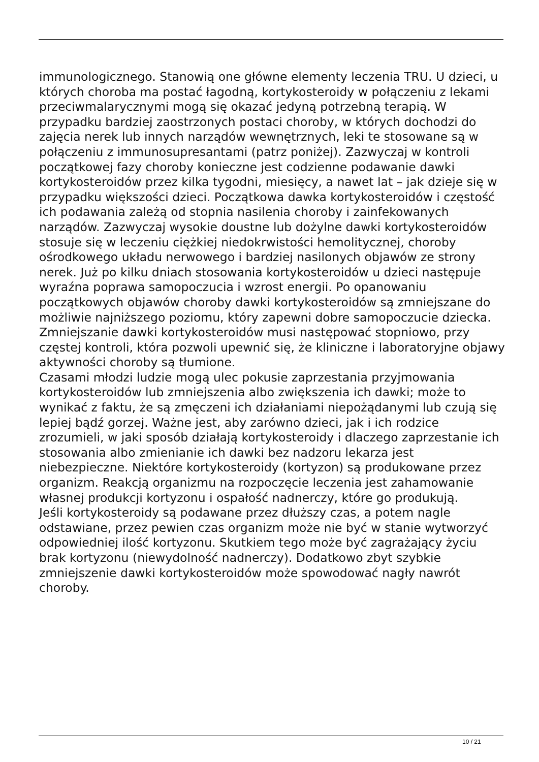immunologicznego. Stanowią one główne elementy leczenia TRU. U dzieci, u których choroba ma postać łagodną, kortykosteroidy w połączeniu z lekami przeciwmalarycznymi mogą się okazać jedyną potrzebną terapią. W przypadku bardziej zaostrzonych postaci choroby, w których dochodzi do zajęcia nerek lub innych narządów wewnętrznych, leki te stosowane są w połączeniu z immunosupresantami (patrz poniżej). Zazwyczaj w kontroli początkowej fazy choroby konieczne jest codzienne podawanie dawki kortykosteroidów przez kilka tygodni, miesięcy, a nawet lat – jak dzieje się w przypadku większości dzieci. Początkowa dawka kortykosteroidów i częstość ich podawania zależą od stopnia nasilenia choroby i zainfekowanych narządów. Zazwyczaj wysokie doustne lub dożylne dawki kortykosteroidów stosuje się w leczeniu ciężkiej niedokrwistości hemolitycznej, choroby ośrodkowego układu nerwowego i bardziej nasilonych objawów ze strony nerek. Już po kilku dniach stosowania kortykosteroidów u dzieci następuje wyraźna poprawa samopoczucia i wzrost energii. Po opanowaniu początkowych objawów choroby dawki kortykosteroidów są zmniejszane do możliwie najniższego poziomu, który zapewni dobre samopoczucie dziecka. Zmniejszanie dawki kortykosteroidów musi następować stopniowo, przy częstej kontroli, która pozwoli upewnić się, że kliniczne i laboratoryjne objawy aktywności choroby są tłumione.
Czasami młodzi ludzie mogą ulec pokusie zaprzestania przyjmowania kortykosteroidów lub zmniejszenia albo zwiększenia ich dawki; może to wynikać z faktu, że są zmęczeni ich działaniami niepożądanymi lub czują się lepiej bądź gorzej. Ważne jest, aby zarówno dzieci, jak i ich rodzice zrozumieli, w jaki sposób działają kortykosteroidy i dlaczego zaprzestanie ich stosowania albo zmienianie ich dawki bez nadzoru lekarza jest niebezpieczne. Niektóre kortykosteroidy (kortyzon) są produkowane przez organizm. Reakcją organizmu na rozpoczęcie leczenia jest zahamowanie własnej produkcji kortyzonu i ospałość nadnerczy, które go produkują.
Jeśli kortykosteroidy są podawane przez dłuższy czas, a potem nagle odstawiane, przez pewien czas organizm może nie być w stanie wytworzyć odpowiedniej ilość kortyzonu. Skutkiem tego może być zagrażający życiu brak kortyzonu (niewydolność nadnerczy). Dodatkowo zbyt szybkie zmniejszenie dawki kortykosteroidów może spowodować nagły nawrót choroby.
10 / 21